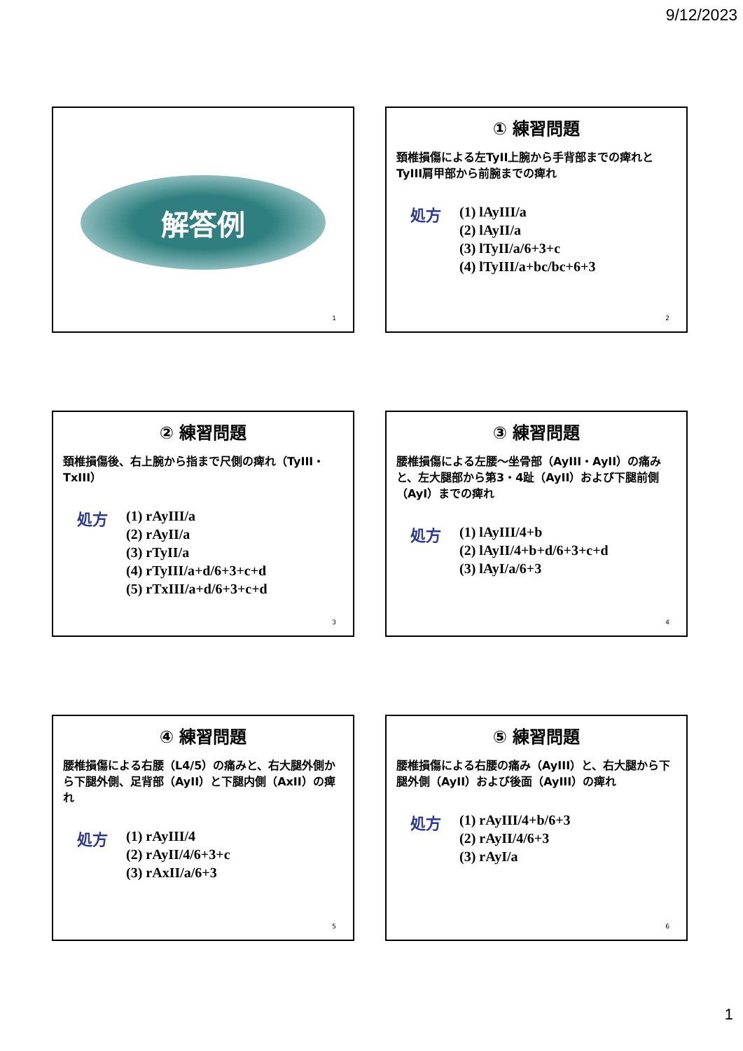9/12/2023
解答例
1
① 練習問題
頚椎損傷による左TyII上腕から手背部までの痺れとTyIII肩甲部から前腕までの痺れ
処方
(1) lAyIII/a
(2) lAyII/a
(3) lTyII/a/6+3+c
(4) lTyIII/a+bc/bc+6+3
2
② 練習問題
頚椎損傷後、右上腕から指まで尺側の痺れ（TyIII・TxIII）
処方
(1) rAyIII/a
(2) rAyII/a
(3) rTyII/a
(4) rTyIII/a+d/6+3+c+d
(5) rTxIII/a+d/6+3+c+d
3
③ 練習問題
腰椎損傷による左腰～坐骨部（AyIII・AyII）の痛みと、左大腿部から第3・4趾（AyII）および下腿前側（AyI）までの痺れ
処方
(1) lAyIII/4+b
(2) lAyII/4+b+d/6+3+c+d
(3) lAyI/a/6+3
4
④ 練習問題
腰椎損傷による右腰（L4/5）の痛みと、右大腿外側から下腿外側、足背部（AyII）と下腿内側（AxII）の痺れ
処方
(1) rAyIII/4
(2) rAyII/4/6+3+c
(3) rAxII/a/6+3
5
⑤ 練習問題
腰椎損傷による右腰の痛み（AyIII）と、右大腿から下腿外側（AyII）および後面（AyIII）の痺れ
処方
(1) rAyIII/4+b/6+3
(2) rAyII/4/6+3
(3) rAyI/a
6
1